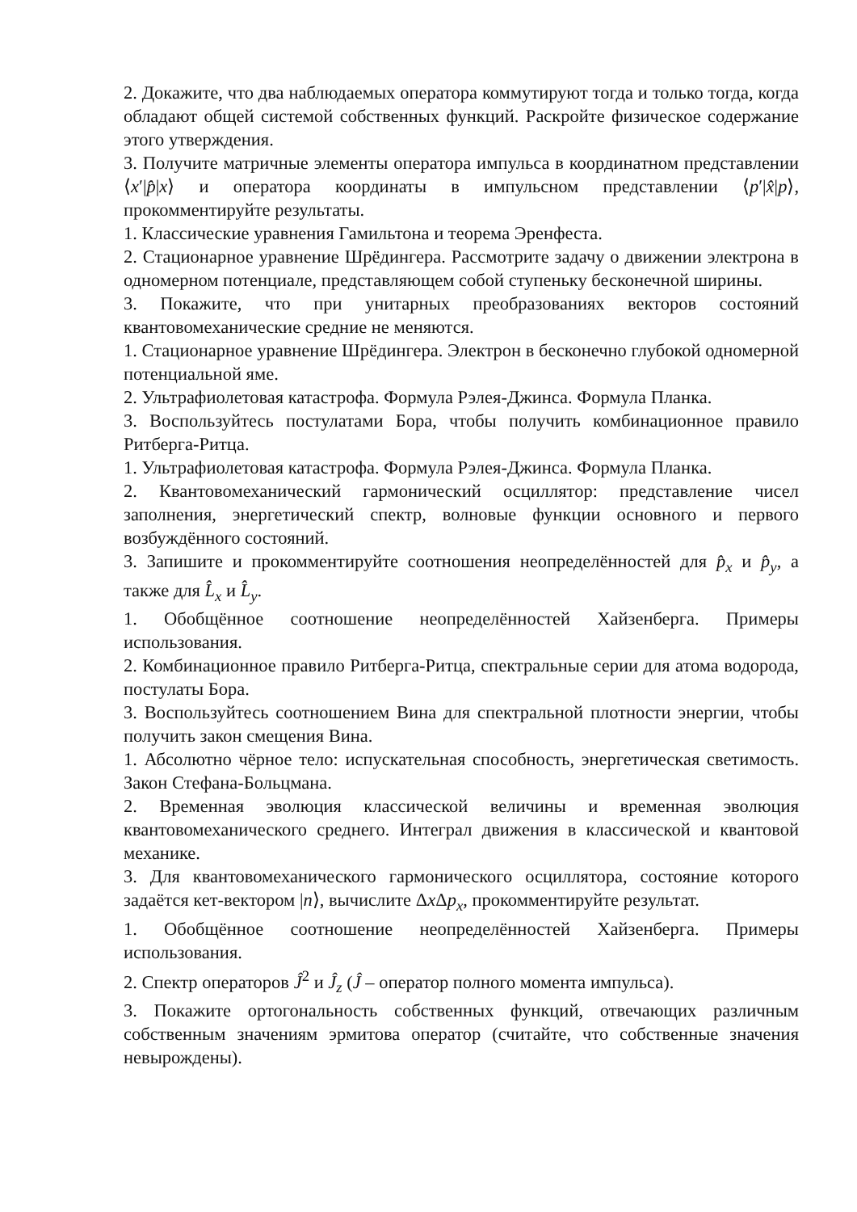2. Докажите, что два наблюдаемых оператора коммутируют тогда и только тогда, когда обладают общей системой собственных функций. Раскройте физическое содержание этого утверждения.
3. Получите матричные элементы оператора импульса в координатном представлении ⟨x′|p̂|x⟩ и оператора координаты в импульсном представлении ⟨p′|x̂|p⟩, прокомментируйте результаты.
1. Классические уравнения Гамильтона и теорема Эренфеста.
2. Стационарное уравнение Шрёдингера. Рассмотрите задачу о движении электрона в одномерном потенциале, представляющем собой ступеньку бесконечной ширины.
3. Покажите, что при унитарных преобразованиях векторов состояний квантовомеханические средние не меняются.
1. Стационарное уравнение Шрёдингера. Электрон в бесконечно глубокой одномерной потенциальной яме.
2. Ультрафиолетовая катастрофа. Формула Рэлея-Джинса. Формула Планка.
3. Воспользуйтесь постулатами Бора, чтобы получить комбинационное правило Ритберга-Ритца.
1. Ультрафиолетовая катастрофа. Формула Рэлея-Джинса. Формула Планка.
2. Квантовомеханический гармонический осциллятор: представление чисел заполнения, энергетический спектр, волновые функции основного и первого возбуждённого состояний.
3. Запишите и прокомментируйте соотношения неопределённостей для p̂<sub>x</sub> и p̂<sub>y</sub>, а также для L̂<sub>x</sub> и L̂<sub>y</sub>.
1. Обобщённое соотношение неопределённостей Хайзенберга. Примеры использования.
2. Комбинационное правило Ритберга-Ритца, спектральные серии для атома водорода, постулаты Бора.
3. Воспользуйтесь соотношением Вина для спектральной плотности энергии, чтобы получить закон смещения Вина.
1. Абсолютно чёрное тело: испускательная способность, энергетическая светимость. Закон Стефана-Больцмана.
2. Временная эволюция классической величины и временная эволюция квантовомеханического среднего. Интеграл движения в классической и квантовой механике.
3. Для квантовомеханического гармонического осциллятора, состояние которого задаётся кет-вектором |n⟩, вычислите Δx Δp<sub>x</sub>, прокомментируйте результат.
1. Обобщённое соотношение неопределённостей Хайзенберга. Примеры использования.
2. Спектр операторов Ĵ<sup>2</sup> и Ĵ<sub>z</sub> (Ĵ – оператор полного момента импульса).
3. Покажите ортогональность собственных функций, отвечающих различным собственным значениям эрмитова оператор (считайте, что собственные значения невырождены).